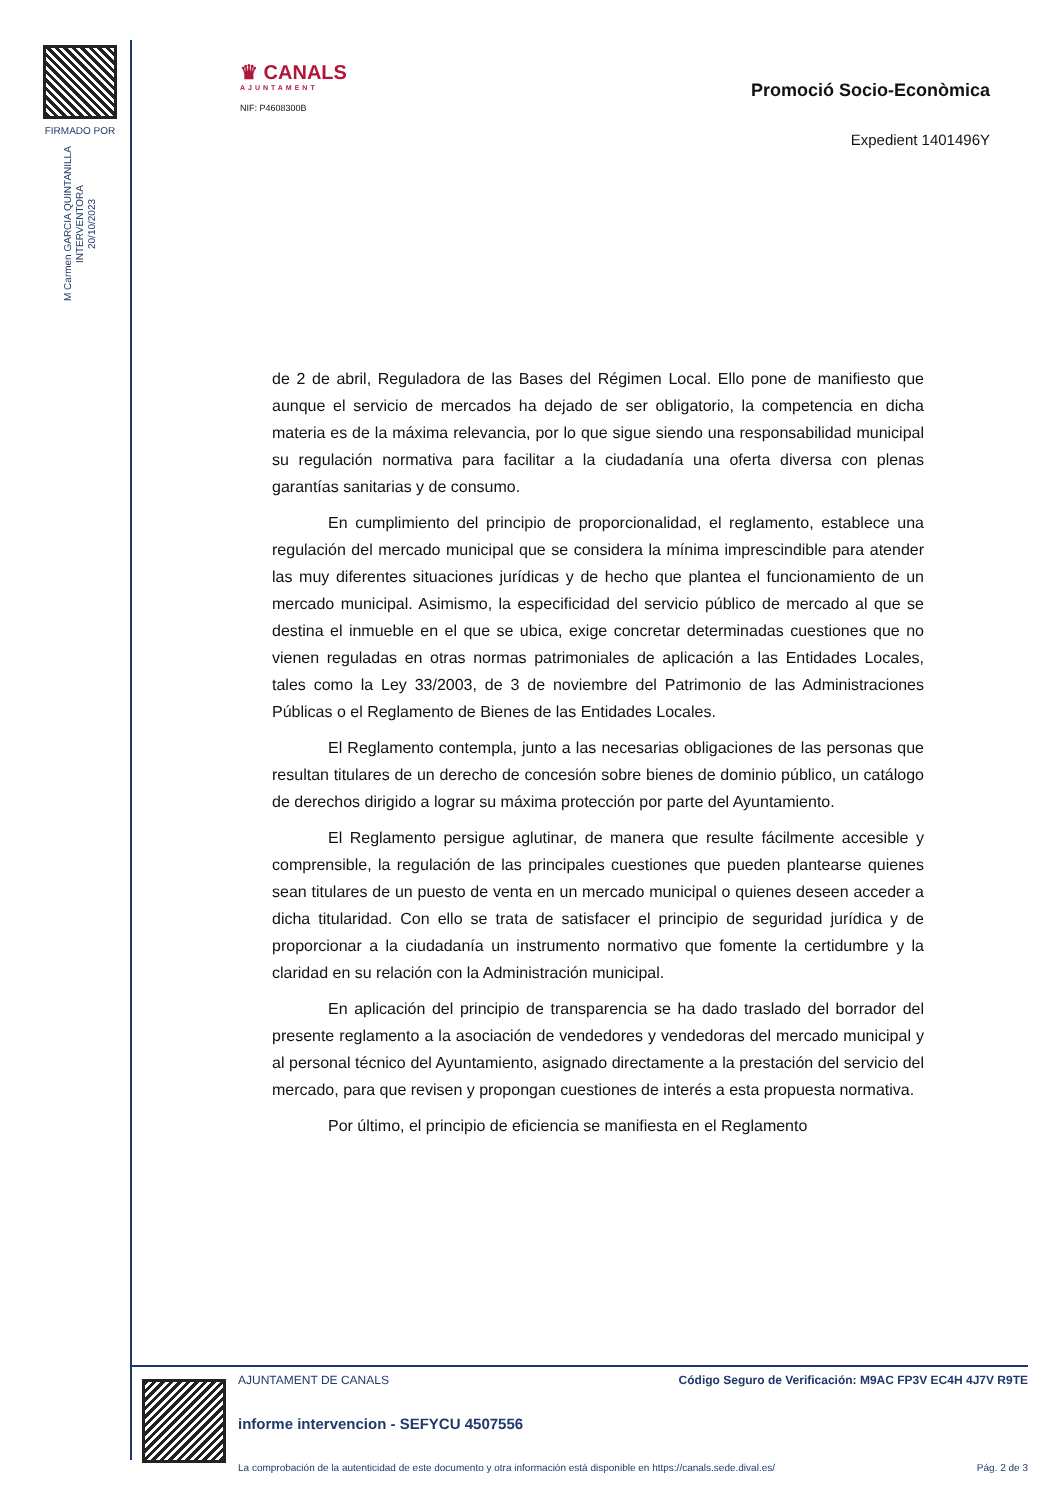FIRMADO POR
M Carmen GARCIA QUINTANILLA
INTERVENTORA
20/10/2023
♛ CANALS
AJUNTAMENT
NIF: P4608300B
Promoció Socio-Econòmica
Expedient 1401496Y
de 2 de abril, Reguladora de las Bases del Régimen Local. Ello pone de manifiesto que aunque el servicio de mercados ha dejado de ser obligatorio, la competencia en dicha materia es de la máxima relevancia, por lo que sigue siendo una responsabilidad municipal su regulación normativa para facilitar a la ciudadanía una oferta diversa con plenas garantías sanitarias y de consumo.
En cumplimiento del principio de proporcionalidad, el reglamento, establece una regulación del mercado municipal que se considera la mínima imprescindible para atender las muy diferentes situaciones jurídicas y de hecho que plantea el funcionamiento de un mercado municipal. Asimismo, la especificidad del servicio público de mercado al que se destina el inmueble en el que se ubica, exige concretar determinadas cuestiones que no vienen reguladas en otras normas patrimoniales de aplicación a las Entidades Locales, tales como la Ley 33/2003, de 3 de noviembre del Patrimonio de las Administraciones Públicas o el Reglamento de Bienes de las Entidades Locales.
El Reglamento contempla, junto a las necesarias obligaciones de las personas que resultan titulares de un derecho de concesión sobre bienes de dominio público, un catálogo de derechos dirigido a lograr su máxima protección por parte del Ayuntamiento.
El Reglamento persigue aglutinar, de manera que resulte fácilmente accesible y comprensible, la regulación de las principales cuestiones que pueden plantearse quienes sean titulares de un puesto de venta en un mercado municipal o quienes deseen acceder a dicha titularidad. Con ello se trata de satisfacer el principio de seguridad jurídica y de proporcionar a la ciudadanía un instrumento normativo que fomente la certidumbre y la claridad en su relación con la Administración municipal.
En aplicación del principio de transparencia se ha dado traslado del borrador del presente reglamento a la asociación de vendedores y vendedoras del mercado municipal y al personal técnico del Ayuntamiento, asignado directamente a la prestación del servicio del mercado, para que revisen y propongan cuestiones de interés a esta propuesta normativa.
Por último, el principio de eficiencia se manifiesta en el Reglamento
AJUNTAMENT DE CANALS Código Seguro de Verificación: M9AC FP3V EC4H 4J7V R9TE
informe intervencion - SEFYCU 4507556
La comprobación de la autenticidad de este documento y otra información está disponible en https://canals.sede.dival.es/ Pág. 2 de 3